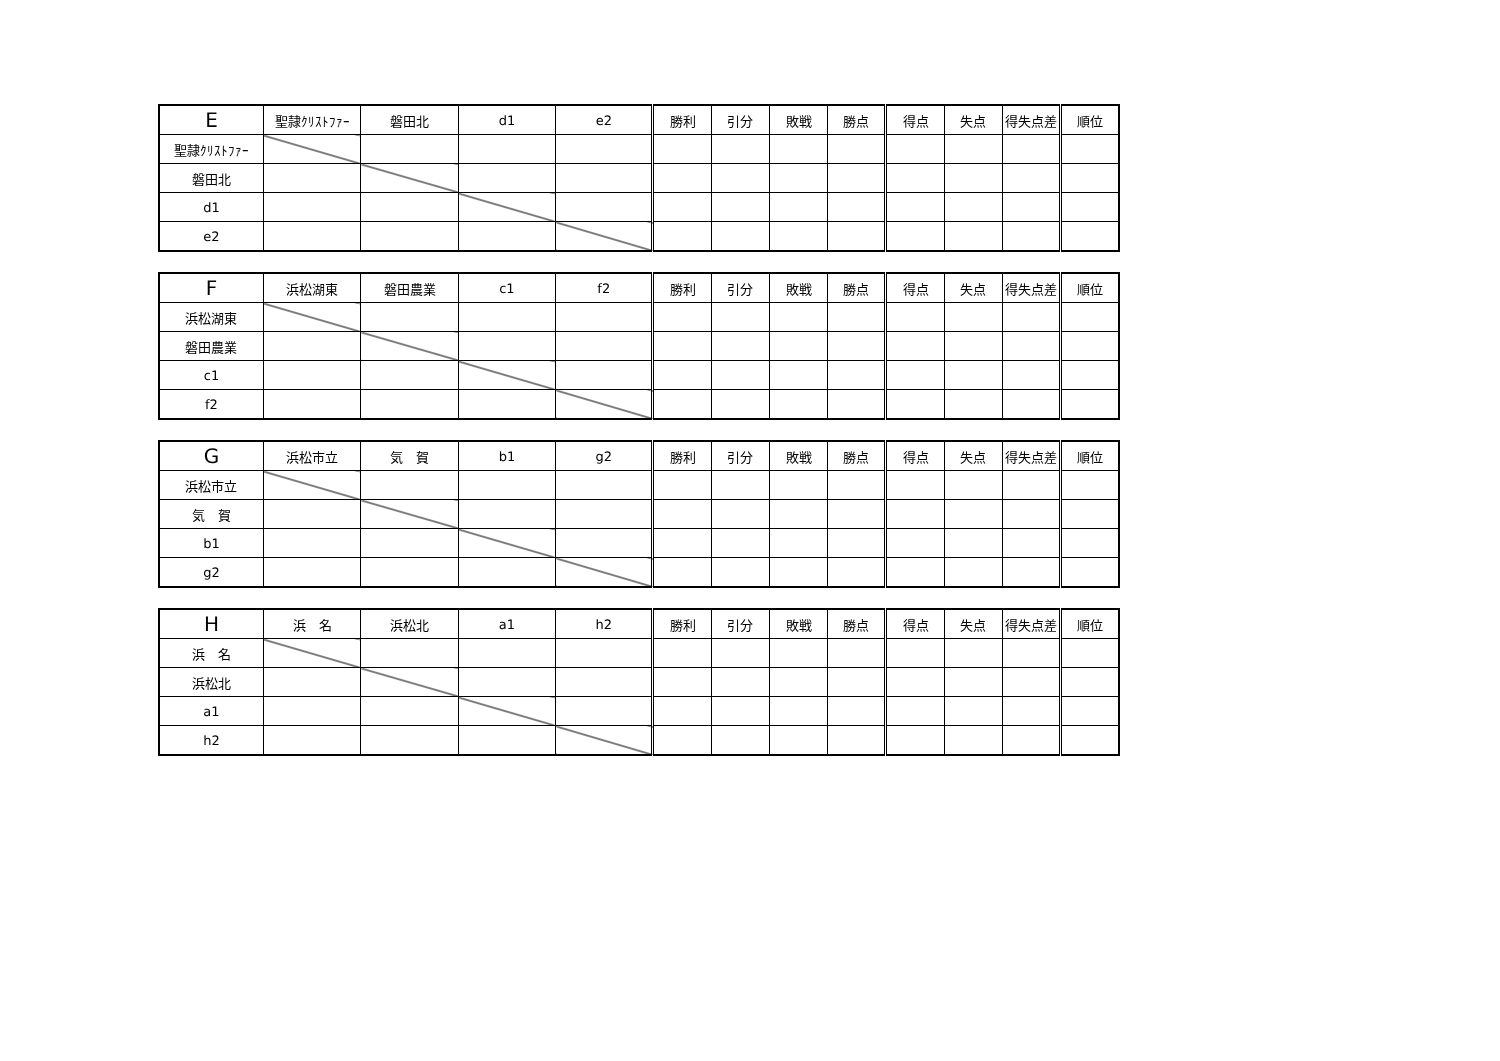| E | 聖隷ｸﾘｽﾄﾌｧｰ | 磐田北 | d1 | e2 | 勝利 | 引分 | 敗戦 | 勝点 | 得点 | 失点 | 得失点差 | 順位 |
| --- | --- | --- | --- | --- | --- | --- | --- | --- | --- | --- | --- | --- |
| 聖隷ｸﾘｽﾄﾌｧｰ | | | | | | | | | | | | |
| 磐田北 | | | | | | | | | | | | |
| d1 | | | | | | | | | | | | |
| e2 | | | | | | | | | | | | |
| F | 浜松湖東 | 磐田農業 | c1 | f2 | 勝利 | 引分 | 敗戦 | 勝点 | 得点 | 失点 | 得失点差 | 順位 |
| --- | --- | --- | --- | --- | --- | --- | --- | --- | --- | --- | --- | --- |
| 浜松湖東 | | | | | | | | | | | | |
| 磐田農業 | | | | | | | | | | | | |
| c1 | | | | | | | | | | | | |
| f2 | | | | | | | | | | | | |
| G | 浜松市立 | 気 賀 | b1 | g2 | 勝利 | 引分 | 敗戦 | 勝点 | 得点 | 失点 | 得失点差 | 順位 |
| --- | --- | --- | --- | --- | --- | --- | --- | --- | --- | --- | --- | --- |
| 浜松市立 | | | | | | | | | | | | |
| 気 賀 | | | | | | | | | | | | |
| b1 | | | | | | | | | | | | |
| g2 | | | | | | | | | | | | |
| H | 浜 名 | 浜松北 | a1 | h2 | 勝利 | 引分 | 敗戦 | 勝点 | 得点 | 失点 | 得失点差 | 順位 |
| --- | --- | --- | --- | --- | --- | --- | --- | --- | --- | --- | --- | --- |
| 浜 名 | | | | | | | | | | | | |
| 浜松北 | | | | | | | | | | | | |
| a1 | | | | | | | | | | | | |
| h2 | | | | | | | | | | | | |